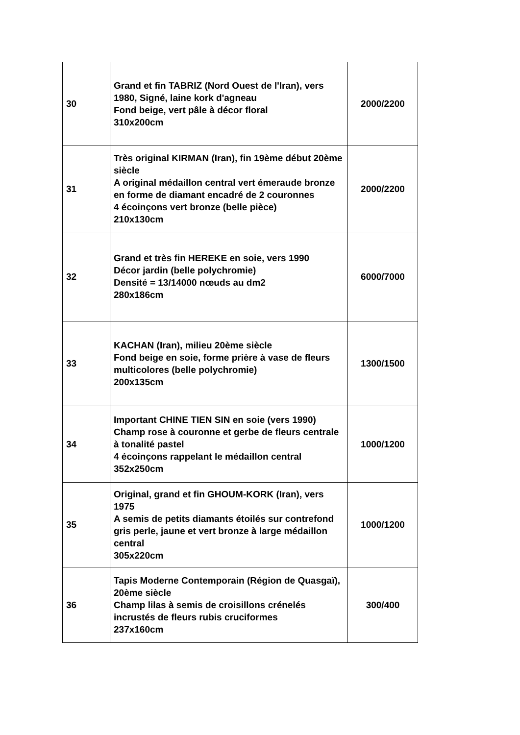| 30 | Grand et fin TABRIZ (Nord Ouest de l'Iran), vers 1980, Signé, laine kork d'agneau Fond beige, vert pâle à décor floral 310x200cm | 2000/2200 |
| 31 | Très original KIRMAN (Iran), fin 19ème début 20ème siècle A original médaillon central vert émeraude bronze en forme de diamant encadré de 2 couronnes 4 écoinçons vert bronze (belle pièce) 210x130cm | 2000/2200 |
| 32 | Grand et très fin HEREKE en soie, vers 1990 Décor jardin (belle polychromie) Densité = 13/14000 nœuds au dm2 280x186cm | 6000/7000 |
| 33 | KACHAN (Iran), milieu 20ème siècle Fond beige en soie, forme prière à vase de fleurs multicolores (belle polychromie) 200x135cm | 1300/1500 |
| 34 | Important CHINE TIEN SIN en soie (vers 1990) Champ rose à couronne et gerbe de fleurs centrale à tonalité pastel 4 écoinçons rappelant le médaillon central 352x250cm | 1000/1200 |
| 35 | Original, grand et fin GHOUM-KORK (Iran), vers 1975 A semis de petits diamants étoilés sur contrefond gris perle, jaune et vert bronze à large médaillon central 305x220cm | 1000/1200 |
| 36 | Tapis Moderne Contemporain (Région de Quasgaï), 20ème siècle Champ lilas à semis de croisillons crénelés incrustés de fleurs rubis cruciformes 237x160cm | 300/400 |